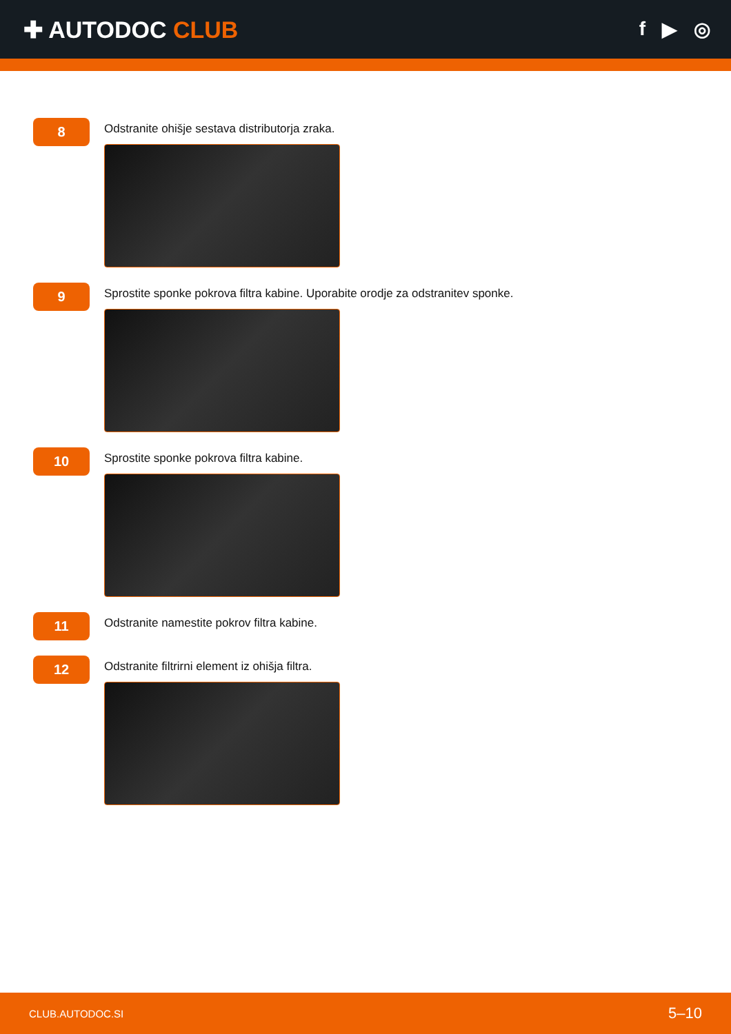✚ AUTODOC CLUB
f ▶ ◎
8
Odstranite ohišje sestava distributorja zraka.
9
Sprostite sponke pokrova filtra kabine. Uporabite orodje za odstranitev sponke.
10
Sprostite sponke pokrova filtra kabine.
11
Odstranite namestite pokrov filtra kabine.
12
Odstranite filtrirni element iz ohišja filtra.
CLUB.AUTODOC.SI 5–10